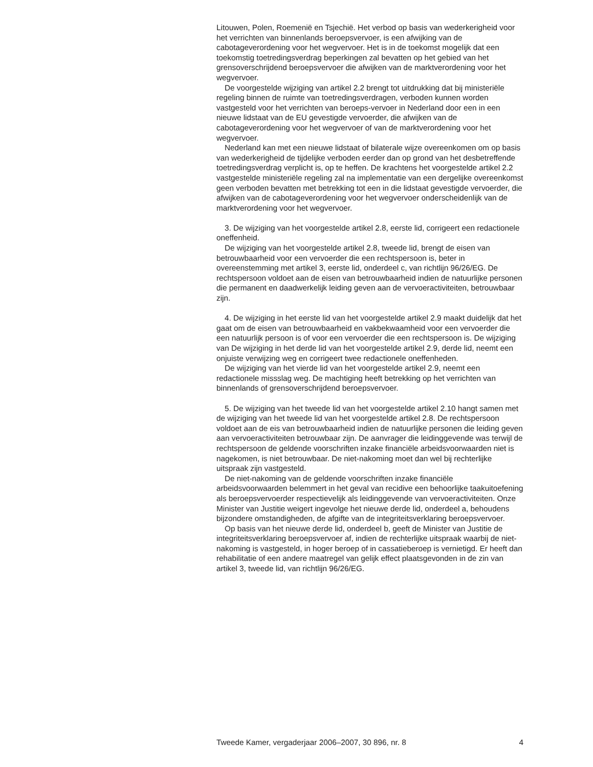Litouwen, Polen, Roemenië en Tsjechië. Het verbod op basis van wederkerigheid voor het verrichten van binnenlands beroepsvervoer, is een afwijking van de cabotageverordening voor het wegvervoer. Het is in de toekomst mogelijk dat een toekomstig toetredingsverdrag beperkingen zal bevatten op het gebied van het grensoverschrijdend beroepsvervoer die afwijken van de marktverordening voor het wegvervoer.
De voorgestelde wijziging van artikel 2.2 brengt tot uitdrukking dat bij ministeriële regeling binnen de ruimte van toetredingsverdragen, verboden kunnen worden vastgesteld voor het verrichten van beroeps-vervoer in Nederland door een in een nieuwe lidstaat van de EU gevestigde vervoerder, die afwijken van de cabotageverordening voor het wegvervoer of van de marktverordening voor het wegvervoer.
Nederland kan met een nieuwe lidstaat of bilaterale wijze overeenkomen om op basis van wederkerigheid de tijdelijke verboden eerder dan op grond van het desbetreffende toetredingsverdrag verplicht is, op te heffen. De krachtens het voorgestelde artikel 2.2 vastgestelde ministeriële regeling zal na implementatie van een dergelijke overeenkomst geen verboden bevatten met betrekking tot een in die lidstaat gevestigde vervoerder, die afwijken van de cabotageverordening voor het wegvervoer onderscheidenlijk van de marktverordening voor het wegvervoer.
3. De wijziging van het voorgestelde artikel 2.8, eerste lid, corrigeert een redactionele oneffenheid.
De wijziging van het voorgestelde artikel 2.8, tweede lid, brengt de eisen van betrouwbaarheid voor een vervoerder die een rechtspersoon is, beter in overeenstemming met artikel 3, eerste lid, onderdeel c, van richtlijn 96/26/EG. De rechtspersoon voldoet aan de eisen van betrouwbaarheid indien de natuurlijke personen die permanent en daadwerkelijk leiding geven aan de vervoeractiviteiten, betrouwbaar zijn.
4. De wijziging in het eerste lid van het voorgestelde artikel 2.9 maakt duidelijk dat het gaat om de eisen van betrouwbaarheid en vakbekwaamheid voor een vervoerder die een natuurlijk persoon is of voor een vervoerder die een rechtspersoon is. De wijziging van De wijziging in het derde lid van het voorgestelde artikel 2.9, derde lid, neemt een onjuiste verwijzing weg en corrigeert twee redactionele oneffenheden.
De wijziging van het vierde lid van het voorgestelde artikel 2.9, neemt een redactionele missslag weg. De machtiging heeft betrekking op het verrichten van binnenlands of grensoverschrijdend beroepsvervoer.
5. De wijziging van het tweede lid van het voorgestelde artikel 2.10 hangt samen met de wijziging van het tweede lid van het voorgestelde artikel 2.8. De rechtspersoon voldoet aan de eis van betrouwbaarheid indien de natuurlijke personen die leiding geven aan vervoeractiviteiten betrouwbaar zijn. De aanvrager die leidinggevende was terwijl de rechtspersoon de geldende voorschriften inzake financiële arbeidsvoorwaarden niet is nagekomen, is niet betrouwbaar. De niet-nakoming moet dan wel bij rechterlijke uitspraak zijn vastgesteld.
De niet-nakoming van de geldende voorschriften inzake financiële arbeidsvoorwaarden belemmert in het geval van recidive een behoorlijke taakuitoefening als beroepsvervoerder respectievelijk als leidinggevende van vervoeractiviteiten. Onze Minister van Justitie weigert ingevolge het nieuwe derde lid, onderdeel a, behoudens bijzondere omstandigheden, de afgifte van de integriteitsverklaring beroepsvervoer.
Op basis van het nieuwe derde lid, onderdeel b, geeft de Minister van Justitie de integriteitsverklaring beroepsvervoer af, indien de rechterlijke uitspraak waarbij de niet-nakoming is vastgesteld, in hoger beroep of in cassatieberoep is vernietigd. Er heeft dan rehabilitatie of een andere maatregel van gelijk effect plaatsgevonden in de zin van artikel 3, tweede lid, van richtlijn 96/26/EG.
Tweede Kamer, vergaderjaar 2006–2007, 30 896, nr. 8 4